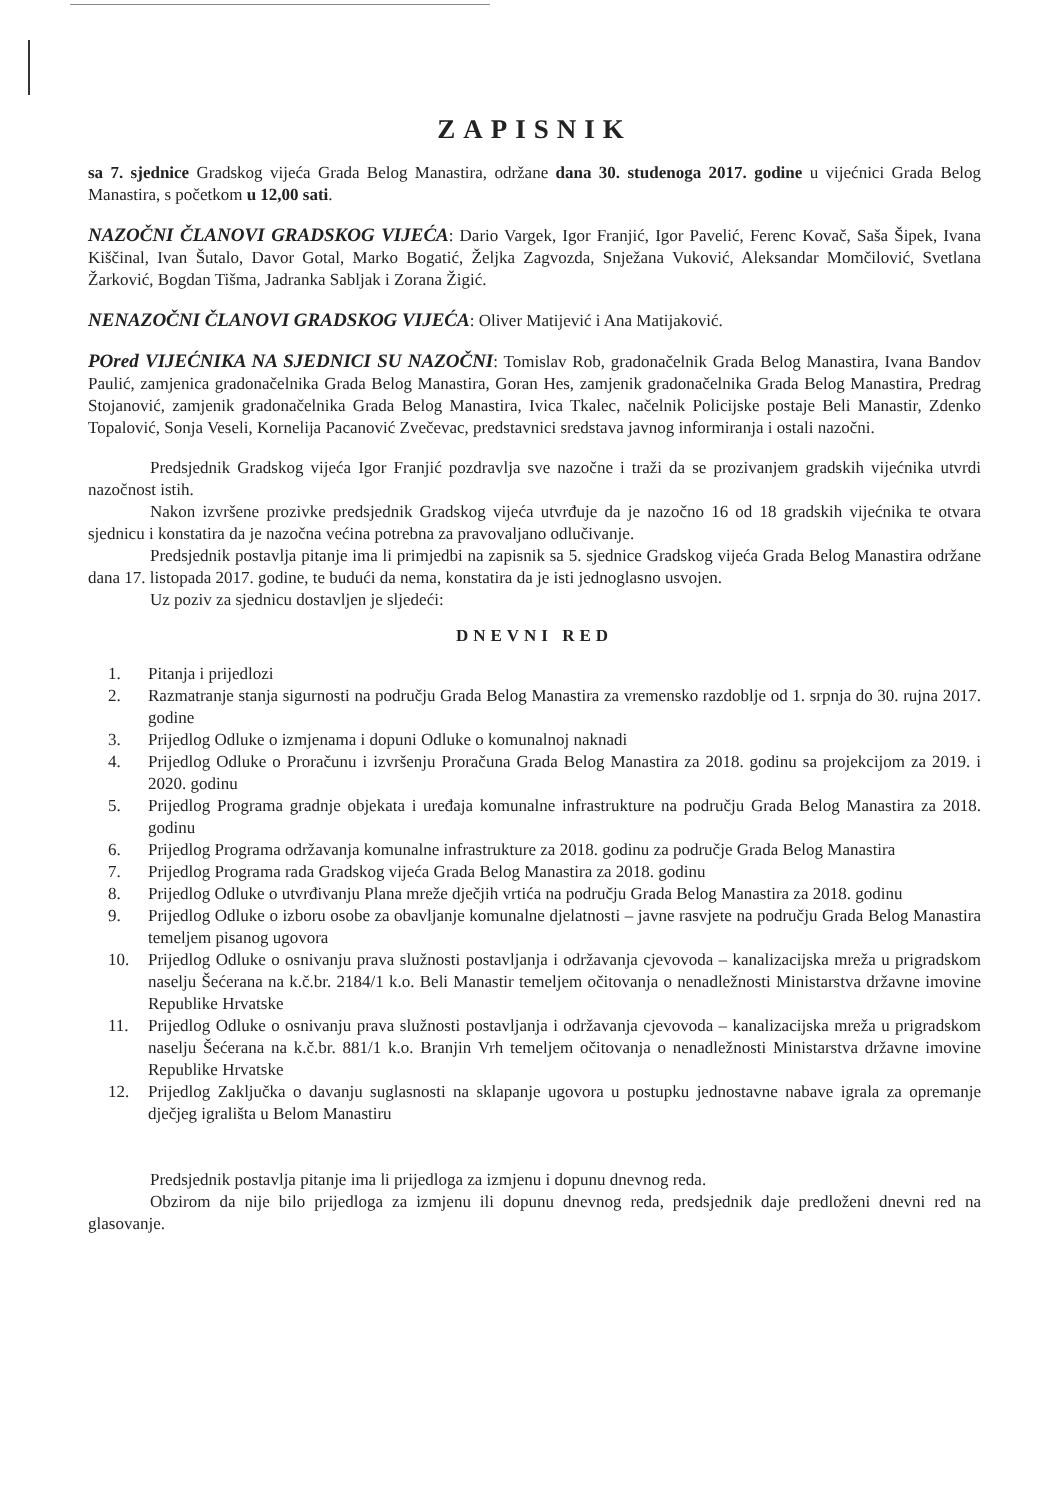ZAPISNIK
sa 7. sjednice Gradskog vijeća Grada Belog Manastira, održane dana 30. studenoga 2017. godine u vijećnici Grada Belog Manastira, s početkom u 12,00 sati.
NAZOČNI ČLANOVI GRADSKOG VIJEĆA: Dario Vargek, Igor Franjić, Igor Pavelić, Ferenc Kovač, Saša Šipek, Ivana Kiščinal, Ivan Šutalo, Davor Gotal, Marko Bogatić, Željka Zagvozda, Snježana Vuković, Aleksandar Momčilović, Svetlana Žarković, Bogdan Tišma, Jadranka Sabljak i Zorana Žigić.
NENAZOČNI ČLANOVI GRADSKOG VIJEĆA: Oliver Matijević i Ana Matijaković.
POred VIJEĆNIKA NA SJEDNICI SU NAZOČNI: Tomislav Rob, gradonačelnik Grada Belog Manastira, Ivana Bandov Paulić, zamjenica gradonačelnika Grada Belog Manastira, Goran Hes, zamjenik gradonačelnika Grada Belog Manastira, Predrag Stojanović, zamjenik gradonačelnika Grada Belog Manastira, Ivica Tkalec, načelnik Policijske postaje Beli Manastir, Zdenko Topalović, Sonja Veseli, Kornelija Pacanović Zvečevac, predstavnici sredstava javnog informiranja i ostali nazočni.
Predsjednik Gradskog vijeća Igor Franjić pozdravlja sve nazočne i traži da se prozivanjem gradskih vijećnika utvrdi nazočnost istih.
Nakon izvršene prozivke predsjednik Gradskog vijeća utvrđuje da je nazočno 16 od 18 gradskih vijećnika te otvara sjednicu i konstatira da je nazočna većina potrebna za pravovaljano odlučivanje.
Predsjednik postavlja pitanje ima li primjedbi na zapisnik sa 5. sjednice Gradskog vijeća Grada Belog Manastira održane dana 17. listopada 2017. godine, te budući da nema, konstatira da je isti jednoglasno usvojen.
Uz poziv za sjednicu dostavljen je sljedeći:
DNEVNI RED
1. Pitanja i prijedlozi
2. Razmatranje stanja sigurnosti na području Grada Belog Manastira za vremensko razdoblje od 1. srpnja do 30. rujna 2017. godine
3. Prijedlog Odluke o izmjenama i dopuni Odluke o komunalnoj naknadi
4. Prijedlog Odluke o Proračunu i izvršenju Proračuna Grada Belog Manastira za 2018. godinu sa projekcijom za 2019. i 2020. godinu
5. Prijedlog Programa gradnje objekata i uređaja komunalne infrastrukture na području Grada Belog Manastira za 2018. godinu
6. Prijedlog Programa održavanja komunalne infrastrukture za 2018. godinu za područje Grada Belog Manastira
7. Prijedlog Programa rada Gradskog vijeća Grada Belog Manastira za 2018. godinu
8. Prijedlog Odluke o utvrđivanju Plana mreže dječjih vrtića na području Grada Belog Manastira za 2018. godinu
9. Prijedlog Odluke o izboru osobe za obavljanje komunalne djelatnosti – javne rasvjete na području Grada Belog Manastira temeljem pisanog ugovora
10. Prijedlog Odluke o osnivanju prava služnosti postavljanja i održavanja cjevovoda – kanalizacijska mreža u prigradskom naselju Šećerana na k.č.br. 2184/1 k.o. Beli Manastir temeljem očitovanja o nenadležnosti Ministarstva državne imovine Republike Hrvatske
11. Prijedlog Odluke o osnivanju prava služnosti postavljanja i održavanja cjevovoda – kanalizacijska mreža u prigradskom naselju Šećerana na k.č.br. 881/1 k.o. Branjin Vrh temeljem očitovanja o nenadležnosti Ministarstva državne imovine Republike Hrvatske
12. Prijedlog Zaključka o davanju suglasnosti na sklapanje ugovora u postupku jednostavne nabave igrala za opremanje dječjeg igrališta u Belom Manastiru
Predsjednik postavlja pitanje ima li prijedloga za izmjenu i dopunu dnevnog reda.
Obzirom da nije bilo prijedloga za izmjenu ili dopunu dnevnog reda, predsjednik daje predloženi dnevni red na glasovanje.